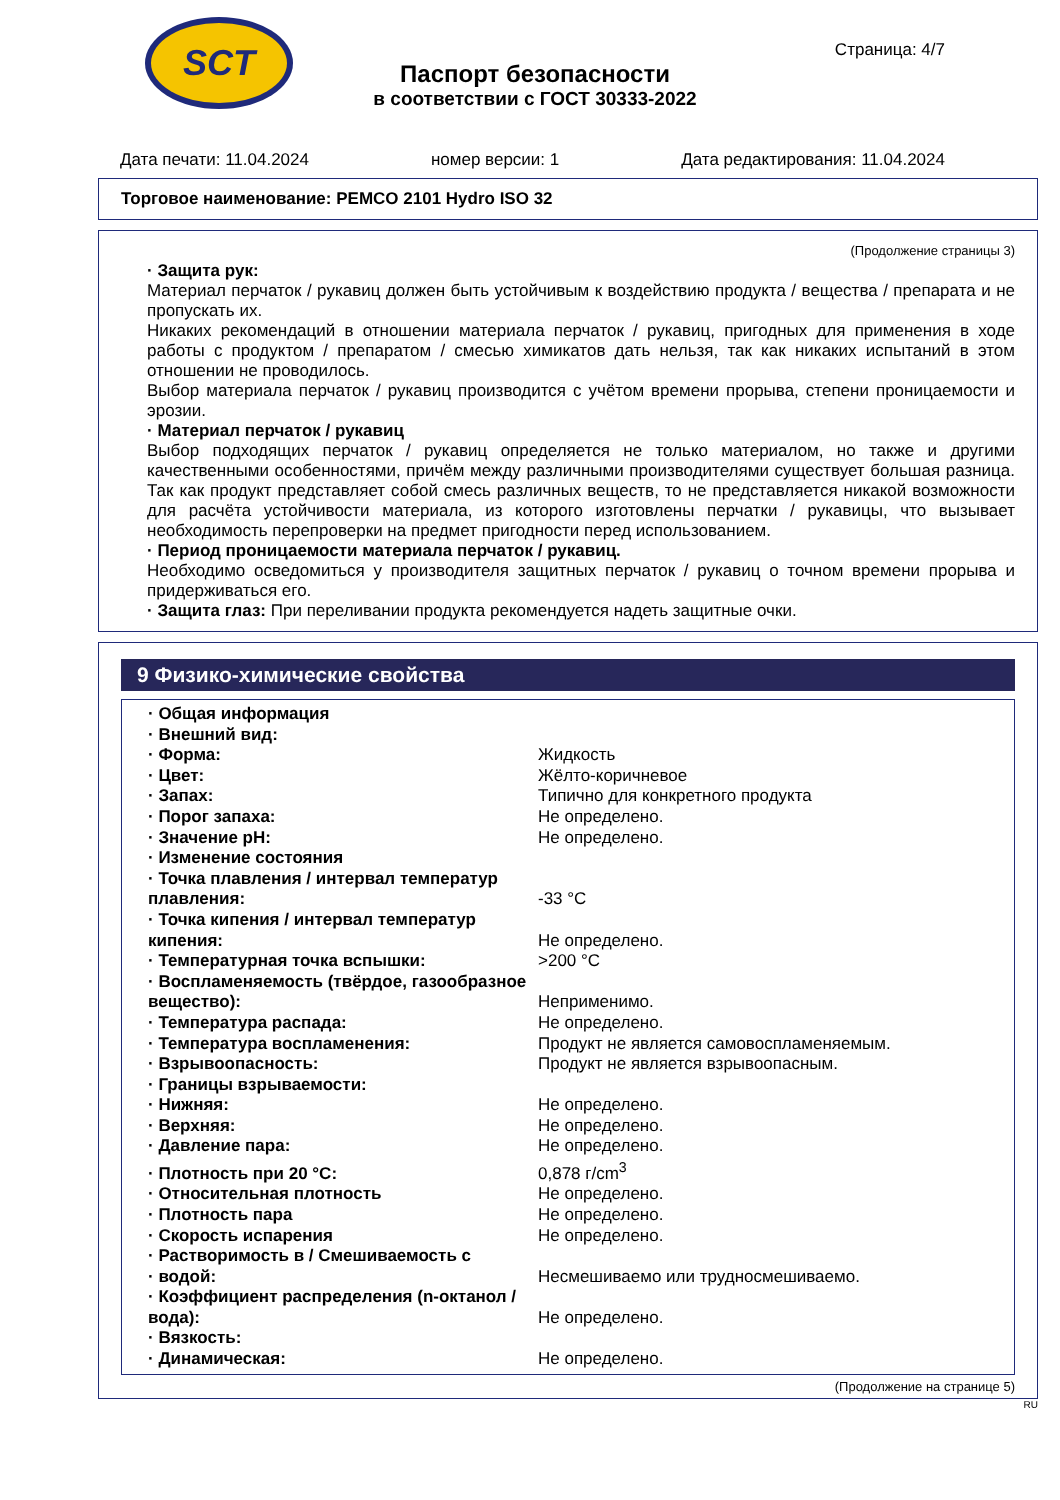SCT
Страница: 4/7
Паспорт безопасности
в соответствии с ГОСТ 30333-2022
Дата печати: 11.04.2024 номер версии: 1 Дата редактирования: 11.04.2024
Торговое наименование: PEMCO 2101 Hydro ISO 32
(Продолжение страницы 3)
· Защита рук:
Материал перчаток / рукавиц должен быть устойчивым к воздействию продукта / вещества / препарата и не пропускать их.
Никаких рекомендаций в отношении материала перчаток / рукавиц, пригодных для применения в ходе работы с продуктом / препаратом / смесью химикатов дать нельзя, так как никаких испытаний в этом отношении не проводилось.
Выбор материала перчаток / рукавиц производится с учётом времени прорыва, степени проницаемости и эрозии.
· Материал перчаток / рукавиц
Выбор подходящих перчаток / рукавиц определяется не только материалом, но также и другими качественными особенностями, причём между различными производителями существует большая разница. Так как продукт представляет собой смесь различных веществ, то не представляется никакой возможности для расчёта устойчивости материала, из которого изготовлены перчатки / рукавицы, что вызывает необходимость перепроверки на предмет пригодности перед использованием.
· Период проницаемости материала перчаток / рукавиц.
Необходимо осведомиться у производителя защитных перчаток / рукавиц о точном времени прорыва и придерживаться его.
· Защита глаз: При переливании продукта рекомендуется надеть защитные очки.
9 Физико-химические свойства
| · Общая информация | |
| · Внешний вид: | |
| · Форма: | Жидкость |
| · Цвет: | Жёлто-коричневое |
| · Запах: | Типично для конкретного продукта |
| · Порог запаха: | Не определено. |
| · Значение pH: | Не определено. |
| · Изменение состояния | |
| · Точка плавления / интервал температур плавления: | -33 °C |
| · Точка кипения / интервал температур кипения: | Не определено. |
| · Температурная точка вспышки: | >200 °C |
| · Воспламеняемость (твёрдое, газообразное вещество): | Неприменимо. |
| · Температура распада: | Не определено. |
| · Температура воспламенения: | Продукт не является самовоспламеняемым. |
| · Взрывоопасность: | Продукт не является взрывоопасным. |
| · Границы взрываемости: | |
| · Нижняя: | Не определено. |
| · Верхняя: | Не определено. |
| · Давление пара: | Не определено. |
| · Плотность при 20 °C: | 0,878 г/cm<sup>3</sup> |
| · Относительная плотность | Не определено. |
| · Плотность пара | Не определено. |
| · Скорость испарения | Не определено. |
| · Растворимость в / Смешиваемость с · водой: | Несмешиваемо или трудносмешиваемо. |
| · Коэффициент распределения (n-октанол / вода): | Не определено. |
| · Вязкость: | |
| · Динамическая: | Не определено. |
(Продолжение на странице 5)
RU